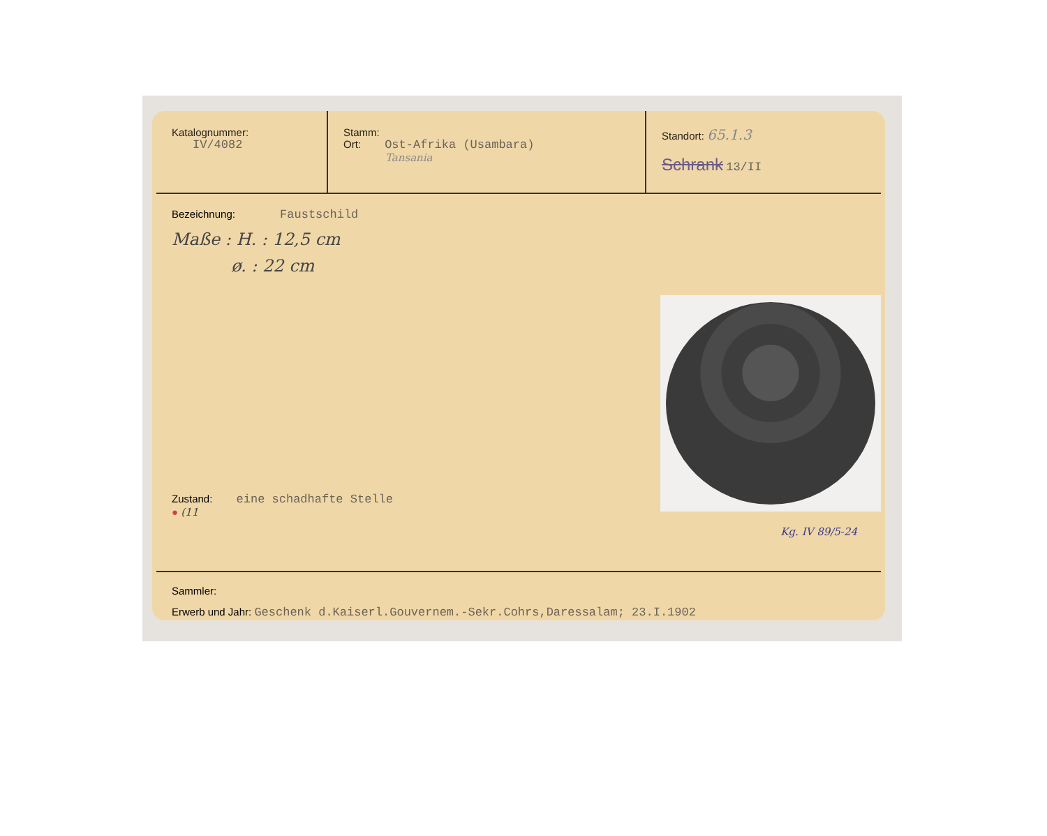Katalognummer:
IV/4082
Stamm:
Ort: Ost-Afrika (Usambara)
Tansania
Standort: 65.1.3
Schrank 13/II
Bezeichnung: Faustschild
Maße : H. : 12,5 cm
ø. : 22 cm
Zustand: eine schadhafte Stelle
● (11
Kg. IV 89/5-24
Sammler:
Erwerb und Jahr: Geschenk d.Kaiserl.Gouvernem.-Sekr.Cohrs,Daressalam; 23.I.1902